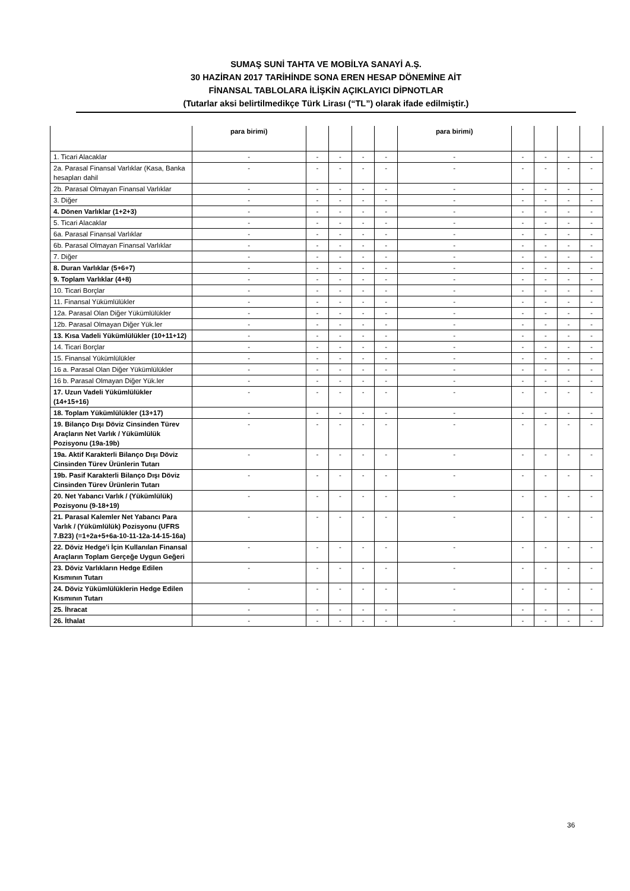SUMAŞ SUNİ TAHTA VE MOBİLYA SANAYİ A.Ş.
30 HAZİRAN 2017 TARİHİNDE SONA EREN HESAP DÖNEMİNE AİT
FİNANSAL TABLOLARA İLİŞKİN AÇIKLAYICI DİPNOTLAR
(Tutarlar aksi belirtilmedikçe Türk Lirası (“TL”) olarak ifade edilmiştir.)
| | para birimi) | | | | | para birimi) | | | | |
| 1. Ticari Alacaklar | - | - | - | - | - | - | - | - | - | - |
| 2a. Parasal Finansal Varlıklar (Kasa, Banka hesapları dahil | - | - | - | - | - | - | - | - | - | - |
| 2b. Parasal Olmayan Finansal Varlıklar | - | - | - | - | - | - | - | - | - | - |
| 3. Diğer | - | - | - | - | - | - | - | - | - | - |
| 4. Dönen Varlıklar (1+2+3) | - | - | - | - | - | - | - | - | - | - |
| 5. Ticari Alacaklar | - | - | - | - | - | - | - | - | - | - |
| 6a. Parasal Finansal Varlıklar | - | - | - | - | - | - | - | - | - | - |
| 6b. Parasal Olmayan Finansal Varlıklar | - | - | - | - | - | - | - | - | - | - |
| 7. Diğer | - | - | - | - | - | - | - | - | - | - |
| 8. Duran Varlıklar (5+6+7) | - | - | - | - | - | - | - | - | - | - |
| 9. Toplam Varlıklar (4+8) | - | - | - | - | - | - | - | - | - | - |
| 10. Ticari Borçlar | - | - | - | - | - | - | - | - | - | - |
| 11. Finansal Yükümlülükler | - | - | - | - | - | - | - | - | - | - |
| 12a. Parasal Olan Diğer Yükümlülükler | - | - | - | - | - | - | - | - | - | - |
| 12b. Parasal Olmayan Diğer Yük.ler | - | - | - | - | - | - | - | - | - | - |
| 13. Kısa Vadeli Yükümlülükler (10+11+12) | - | - | - | - | - | - | - | - | - | - |
| 14. Ticari Borçlar | - | - | - | - | - | - | - | - | - | - |
| 15. Finansal Yükümlülükler | - | - | - | - | - | - | - | - | - | - |
| 16 a. Parasal Olan Diğer Yükümlülükler | - | - | - | - | - | - | - | - | - | - |
| 16 b. Parasal Olmayan Diğer Yük.ler | - | - | - | - | - | - | - | - | - | - |
| 17. Uzun Vadeli Yükümlülükler (14+15+16) | - | - | - | - | - | - | - | - | - | - |
| 18. Toplam Yükümlülükler (13+17) | - | - | - | - | - | - | - | - | - | - |
| 19. Bilanço Dışı Döviz Cinsinden Türev Araçların Net Varlık / Yükümlülük Pozisyonu (19a-19b) | - | - | - | - | - | - | - | - | - | - |
| 19a. Aktif Karakterli Bilanço Dışı Döviz Cinsinden Türev Ürünlerin Tutarı | - | - | - | - | - | - | - | - | - | - |
| 19b. Pasif Karakterli Bilanço Dışı Döviz Cinsinden Türev Ürünlerin Tutarı | - | - | - | - | - | - | - | - | - | - |
| 20. Net Yabancı Varlık / (Yükümlülük) Pozisyonu (9-18+19) | - | - | - | - | - | - | - | - | - | - |
| 21. Parasal Kalemler Net Yabancı Para Varlık / (Yükümlülük) Pozisyonu (UFRS 7.B23) (=1+2a+5+6a-10-11-12a-14-15-16a) | - | - | - | - | - | - | - | - | - | - |
| 22. Döviz Hedge'i İçin Kullanılan Finansal Araçların Toplam Gerçeğe Uygun Geğeri | - | - | - | - | - | - | - | - | - | - |
| 23. Döviz Varlıkların Hedge Edilen Kısmının Tutarı | - | - | - | - | - | - | - | - | - | - |
| 24. Döviz Yükümlülüklerin Hedge Edilen Kısmının Tutarı | - | - | - | - | - | - | - | - | - | - |
| 25. İhracat | - | - | - | - | - | - | - | - | - | - |
| 26. İthalat | - | - | - | - | - | - | - | - | - | - |
36